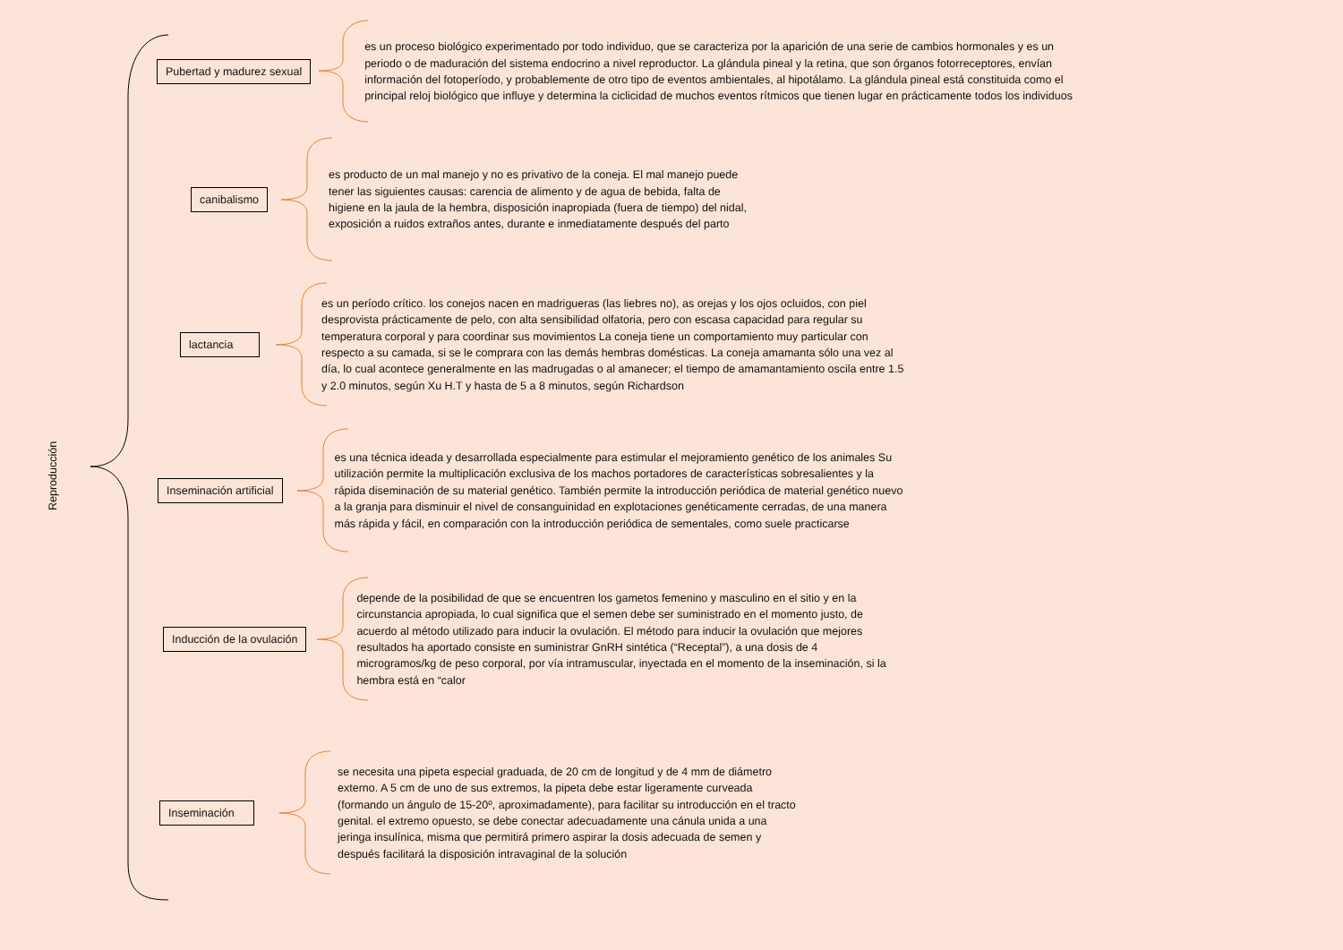Reproducción
Pubertad y madurez sexual
es un proceso biológico experimentado por todo individuo, que se caracteriza por la aparición de una serie de cambios hormonales y es un periodo o de maduración del sistema endocrino a nivel reproductor. La glándula pineal y la retina, que son órganos fotorreceptores, envían información del fotoperíodo, y probablemente de otro tipo de eventos ambientales, al hipotálamo. La glándula pineal está constituida como el principal reloj biológico que influye y determina la ciclicidad de muchos eventos rítmicos que tienen lugar en prácticamente todos los individuos
canibalismo
es producto de un mal manejo y no es privativo de la coneja. El mal manejo puede tener las siguientes causas: carencia de alimento y de agua de bebida, falta de higiene en la jaula de la hembra, disposición inapropiada (fuera de tiempo) del nidal, exposición a ruidos extraños antes, durante e inmediatamente después del parto
lactancia
es un período crítico. los conejos nacen en madrigueras (las liebres no), as orejas y los ojos ocluidos, con piel desprovista prácticamente de pelo, con alta sensibilidad olfatoria, pero con escasa capacidad para regular su temperatura corporal y para coordinar sus movimientos La coneja tiene un comportamiento muy particular con respecto a su camada, si se le comprara con las demás hembras domésticas. La coneja amamanta sólo una vez al día, lo cual acontece generalmente en las madrugadas o al amanecer; el tiempo de amamantamiento oscila entre 1.5 y 2.0 minutos, según Xu H.T y hasta de 5 a 8 minutos, según Richardson
Inseminación artificial
es una técnica ideada y desarrollada especialmente para estimular el mejoramiento genético de los animales Su utilización permite la multiplicación exclusiva de los machos portadores de características sobresalientes y la rápida diseminación de su material genético. También permite la introducción periódica de material genético nuevo a la granja para disminuir el nivel de consanguinidad en explotaciones genéticamente cerradas, de una manera más rápida y fácil, en comparación con la introducción periódica de sementales, como suele practicarse
Inducción de la ovulación
depende de la posibilidad de que se encuentren los gametos femenino y masculino en el sitio y en la circunstancia apropiada, lo cual significa que el semen debe ser suministrado en el momento justo, de acuerdo al método utilizado para inducir la ovulación. El método para inducir la ovulación que mejores resultados ha aportado consiste en suministrar GnRH sintética (“Receptal”), a una dosis de 4 microgramos/kg de peso corporal, por vía intramuscular, inyectada en el momento de la inseminación, si la hembra está en “calor
Inseminación
se necesita una pipeta especial graduada, de 20 cm de longitud y de 4 mm de diámetro externo. A 5 cm de uno de sus extremos, la pipeta debe estar ligeramente curveada (formando un ángulo de 15-20º, aproximadamente), para facilitar su introducción en el tracto genital. el extremo opuesto, se debe conectar adecuadamente una cánula unida a una jeringa insulínica, misma que permitirá primero aspirar la dosis adecuada de semen y después facilitará la disposición intravaginal de la solución